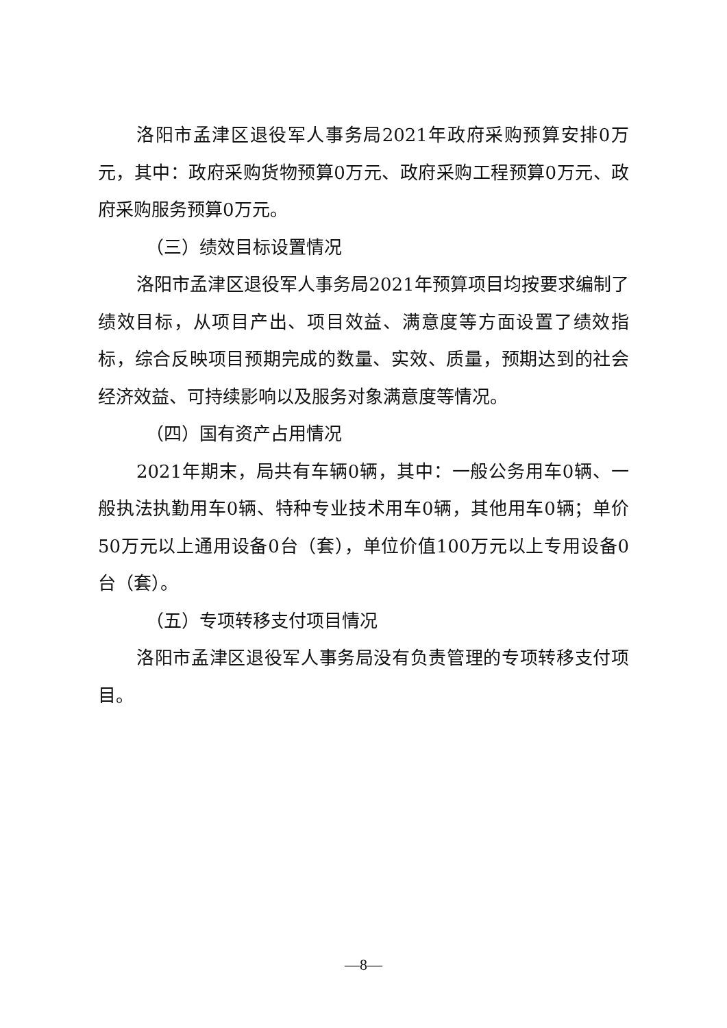洛阳市孟津区退役军人事务局2021年政府采购预算安排0万元，其中：政府采购货物预算0万元、政府采购工程预算0万元、政府采购服务预算0万元。
（三）绩效目标设置情况
洛阳市孟津区退役军人事务局2021年预算项目均按要求编制了绩效目标，从项目产出、项目效益、满意度等方面设置了绩效指标，综合反映项目预期完成的数量、实效、质量，预期达到的社会经济效益、可持续影响以及服务对象满意度等情况。
（四）国有资产占用情况
2021年期末，局共有车辆0辆，其中：一般公务用车0辆、一般执法执勤用车0辆、特种专业技术用车0辆，其他用车0辆；单价50万元以上通用设备0台（套），单位价值100万元以上专用设备0台（套）。
（五）专项转移支付项目情况
洛阳市孟津区退役军人事务局没有负责管理的专项转移支付项目。
—8—